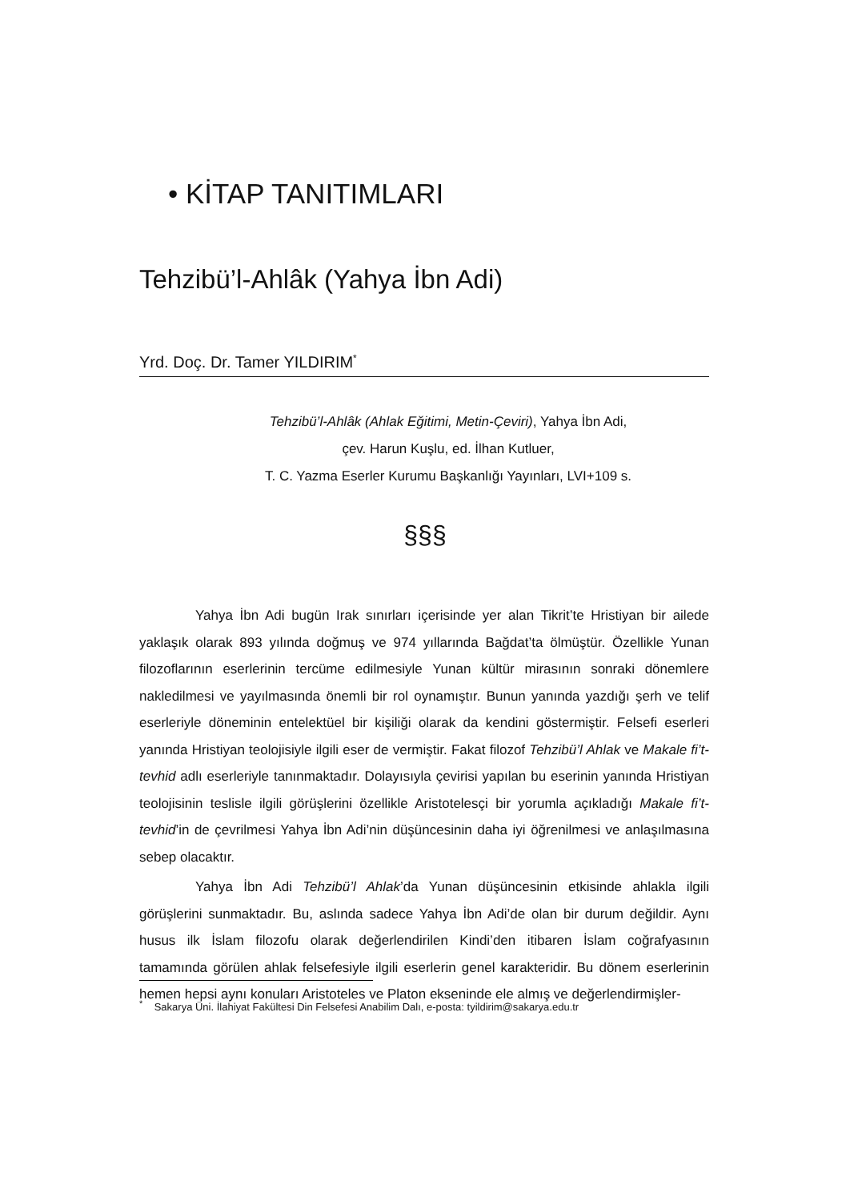• KİTAP TANITIMLARI
Tehzibü’l-Ahlâk (Yahya İbn Adi)
Yrd. Doç. Dr. Tamer YILDIRIM<sup>*</sup>
Tehzibü’l-Ahlâk (Ahlak Eğitimi, Metin-Çeviri), Yahya İbn Adi,
çev. Harun Kuşlu, ed. İlhan Kutluer,
T. C. Yazma Eserler Kurumu Başkanlığı Yayınları, LVI+109 s.
§§§
Yahya İbn Adi bugün Irak sınırları içerisinde yer alan Tikrit’te Hristiyan bir ailede yaklaşık olarak 893 yılında doğmuş ve 974 yıllarında Bağdat’ta ölmüştür. Özellikle Yunan filozoflarının eserlerinin tercüme edilmesiyle Yunan kültür mirasının sonraki dönemlere nakledilmesi ve yayılmasında önemli bir rol oynamıştır. Bunun yanında yazdığı şerh ve telif eserleriyle döneminin entelektüel bir kişiliği olarak da kendini göstermiştir. Felsefi eserleri yanında Hristiyan teolojisiyle ilgili eser de vermiştir. Fakat filozof Tehzibü’l Ahlak ve Makale fi’t-tevhid adlı eserleriyle tanınmaktadır. Dolayısıyla çevirisi yapılan bu eserinin yanında Hristiyan teolojisinin teslisle ilgili görüşlerini özellikle Aristotelesçi bir yorumla açıkladığı Makale fi’t-tevhid’in de çevrilmesi Yahya İbn Adi’nin düşüncesinin daha iyi öğrenilmesi ve anlaşılmasına sebep olacaktır.
Yahya İbn Adi Tehzibü’l Ahlak’da Yunan düşüncesinin etkisinde ahlakla ilgili görüşlerini sunmaktadır. Bu, aslında sadece Yahya İbn Adi’de olan bir durum değildir. Aynı husus ilk İslam filozofu olarak değerlendirilen Kindi’den itibaren İslam coğrafyasının tamamında görülen ahlak felsefesiyle ilgili eserlerin genel karakteridir. Bu dönem eserlerinin hemen hepsi aynı konuları Aristoteles ve Platon ekseninde ele almış ve değerlendirmişler-
<sup>*</sup> Sakarya Üni. İlahiyat Fakültesi Din Felsefesi Anabilim Dalı, e-posta: tyildirim@sakarya.edu.tr